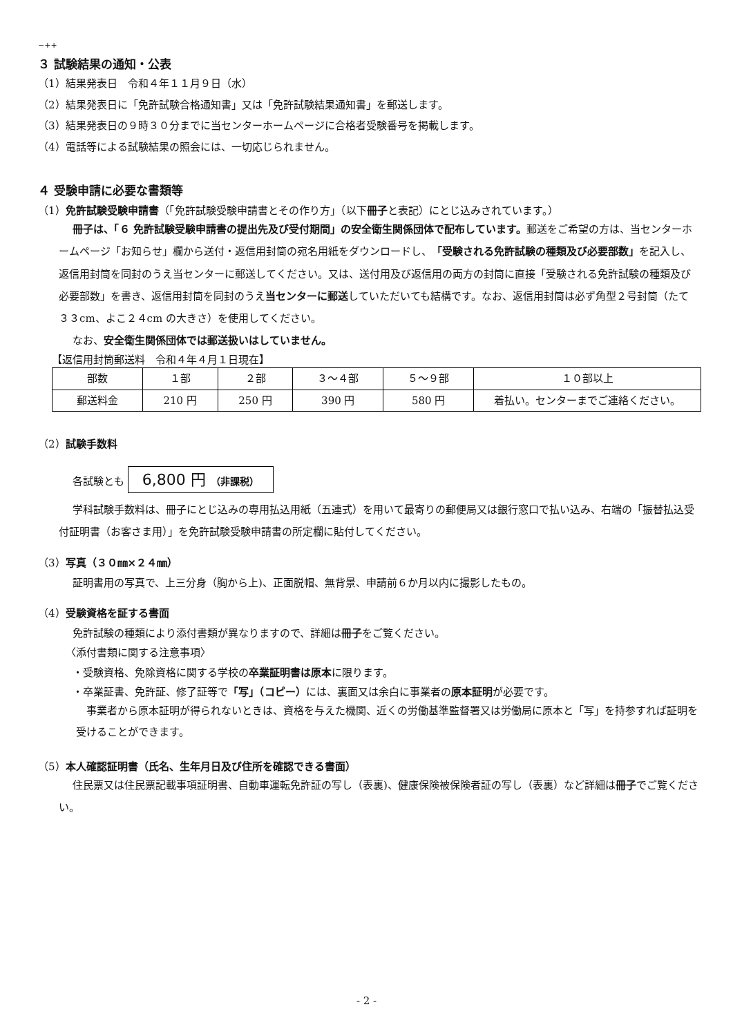−++
３ 試験結果の通知・公表
（1）結果発表日　令和４年１１月９日（水）
（2）結果発表日に「免許試験合格通知書」又は「免許試験結果通知書」を郵送します。
（3）結果発表日の９時３０分までに当センターホームページに合格者受験番号を掲載します。
（4）電話等による試験結果の照会には、一切応じられません。
４ 受験申請に必要な書類等
（1）免許試験受験申請書（「免許試験受験申請書とその作り方」（以下冊子と表記）にとじ込みされています。）
冊子は、「６ 免許試験受験申請書の提出先及び受付期間」の安全衛生関係団体で配布しています。郵送をご希望の方は、当センターホームページ「お知らせ」欄から送付・返信用封筒の宛名用紙をダウンロードし、「受験される免許試験の種類及び必要部数」を記入し、返信用封筒を同封のうえ当センターに郵送してください。又は、送付用及び返信用の両方の封筒に直接「受験される免許試験の種類及び必要部数」を書き、返信用封筒を同封のうえ当センターに郵送していただいても結構です。なお、返信用封筒は必ず角型２号封筒（たて３３cm、よこ２４cm の大きさ）を使用してください。
なお、安全衛生関係団体では郵送扱いはしていません。
【返信用封筒郵送料　令和４年４月１日現在】
| 部数 | １部 | ２部 | ３～４部 | ５～９部 | １０部以上 |
| 郵送料金 | 210 円 | 250 円 | 390 円 | 580 円 | 着払い。センターまでご連絡ください。 |
（2）試験手数料
各試験とも 6,800 円 （非課税）
学科試験手数料は、冊子にとじ込みの専用払込用紙（五連式）を用いて最寄りの郵便局又は銀行窓口で払い込み、右端の「振替払込受付証明書（お客さま用）」を免許試験受験申請書の所定欄に貼付してください。
（3）写真（３０㎜×２４㎜）
証明書用の写真で、上三分身（胸から上)、正面脱帽、無背景、申請前６か月以内に撮影したもの。
（4）受験資格を証する書面
免許試験の種類により添付書類が異なりますので、詳細は冊子をご覧ください。
〈添付書類に関する注意事項〉
・受験資格、免除資格に関する学校の卒業証明書は原本に限ります。
・卒業証書、免許証、修了証等で「写」（コピー）には、裏面又は余白に事業者の原本証明が必要です。
事業者から原本証明が得られないときは、資格を与えた機関、近くの労働基準監督署又は労働局に原本と「写」を持参すれば証明を受けることができます。
（5）本人確認証明書（氏名、生年月日及び住所を確認できる書面）
住民票又は住民票記載事項証明書、自動車運転免許証の写し（表裏)、健康保険被保険者証の写し（表裏）など詳細は冊子でご覧ください。
- 2 -